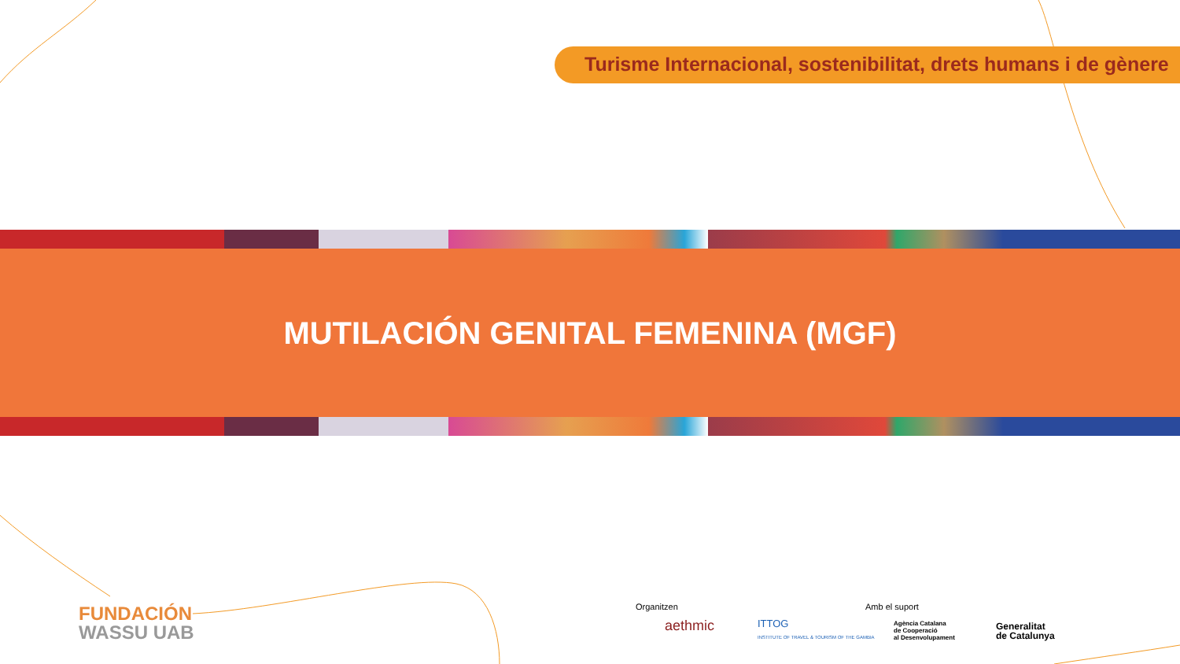Turisme Internacional, sostenibilitat, drets humans i de gènere
MUTILACIÓN GENITAL FEMENINA (MGF)
FUNDACIÓN
WASSU UAB
Organitzen
aethmic
ITTOG
INSTITUTE OF TRAVEL & TOURISM OF THE GAMBIA
Amb el suport
Agència Catalana
de Cooperació
al Desenvolupament
Generalitat
de Catalunya